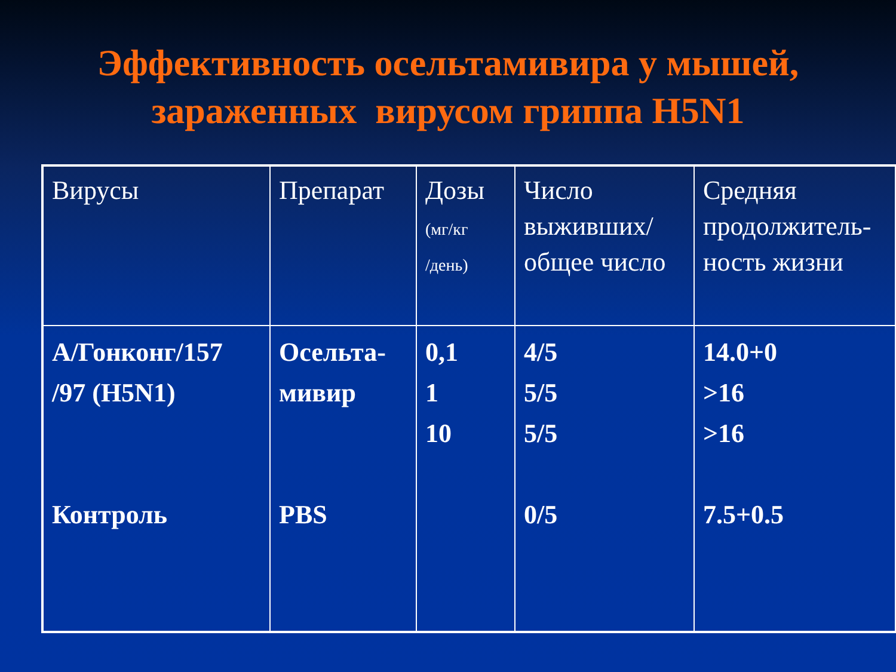Эффективность осельтамивира у мышей,
зараженных вирусом гриппа H5N1
| Вирусы | Препарат | Дозы (мг/кг /день) | Число выживших/ общее число | Средняя продолжитель-ность жизни |
| А/Гонконг/157 /97 (H5N1) Контроль | Осельта-мивир PBS | 0,1 1 10 | 4/5 5/5 5/5 0/5 | 14.0+0 >16 >16 7.5+0.5 |